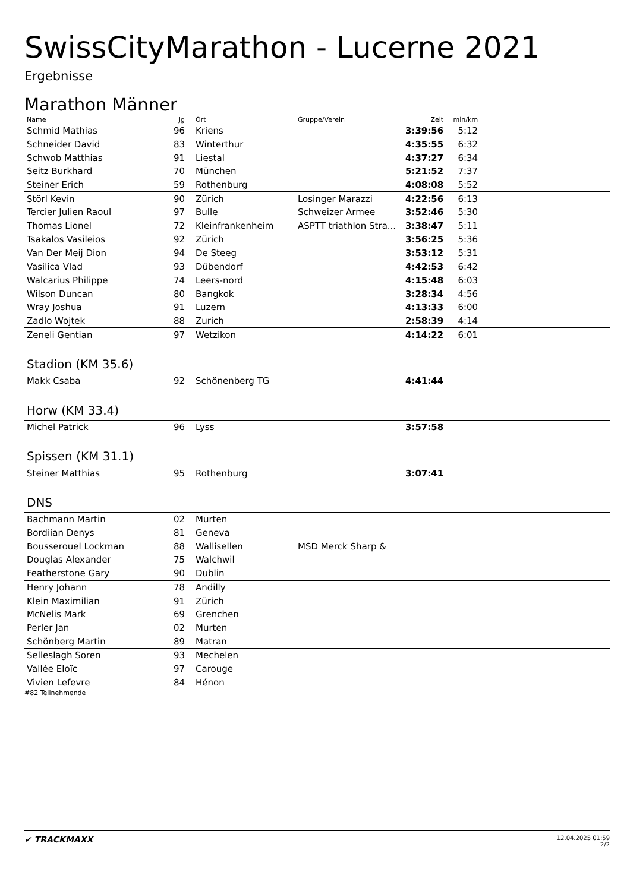SwissCityMarathon - Lucerne 2021
Ergebnisse
Marathon Männer
| Name | Jg | Ort | Gruppe/Verein | Zeit | min/km | |
| --- | --- | --- | --- | --- | --- | --- |
| Schmid Mathias | 96 | Kriens | | 3:39:56 | 5:12 | |
| Schneider David | 83 | Winterthur | | 4:35:55 | 6:32 | |
| Schwob Matthias | 91 | Liestal | | 4:37:27 | 6:34 | |
| Seitz Burkhard | 70 | München | | 5:21:52 | 7:37 | |
| Steiner Erich | 59 | Rothenburg | | 4:08:08 | 5:52 | |
| Störl Kevin | 90 | Zürich | Losinger Marazzi | 4:22:56 | 6:13 | |
| Tercier Julien Raoul | 97 | Bulle | Schweizer Armee | 3:52:46 | 5:30 | |
| Thomas Lionel | 72 | Kleinfrankenheim | ASPTT triathlon Stra... | 3:38:47 | 5:11 | |
| Tsakalos Vasileios | 92 | Zürich | | 3:56:25 | 5:36 | |
| Van Der Meij Dion | 94 | De Steeg | | 3:53:12 | 5:31 | |
| Vasilica Vlad | 93 | Dübendorf | | 4:42:53 | 6:42 | |
| Walcarius Philippe | 74 | Leers-nord | | 4:15:48 | 6:03 | |
| Wilson Duncan | 80 | Bangkok | | 3:28:34 | 4:56 | |
| Wray Joshua | 91 | Luzern | | 4:13:33 | 6:00 | |
| Zadlo Wojtek | 88 | Zurich | | 2:58:39 | 4:14 | |
| Zeneli Gentian | 97 | Wetzikon | | 4:14:22 | 6:01 | |
| Stadion (KM 35.6) | | | | | | |
| Makk Csaba | 92 | Schönenberg TG | | 4:41:44 | | |
| Horw (KM 33.4) | | | | | | |
| Michel Patrick | 96 | Lyss | | 3:57:58 | | |
| Spissen (KM 31.1) | | | | | | |
| Steiner Matthias | 95 | Rothenburg | | 3:07:41 | | |
| DNS | | | | | | |
| Bachmann Martin | 02 | Murten | | | | |
| Bordiian Denys | 81 | Geneva | | | | |
| Bousserouel Lockman | 88 | Wallisellen | MSD Merck Sharp & | | | |
| Douglas Alexander | 75 | Walchwil | | | | |
| Featherstone Gary | 90 | Dublin | | | | |
| Henry Johann | 78 | Andilly | | | | |
| Klein Maximilian | 91 | Zürich | | | | |
| McNelis Mark | 69 | Grenchen | | | | |
| Perler Jan | 02 | Murten | | | | |
| Schönberg Martin | 89 | Matran | | | | |
| Selleslagh Soren | 93 | Mechelen | | | | |
| Vallée Eloïc | 97 | Carouge | | | | |
| Vivien Lefevre | 84 | Hénon | | | | |
#82 Teilnehmende
✔ TRACKMAXX
12.04.2025 01:59
2/2